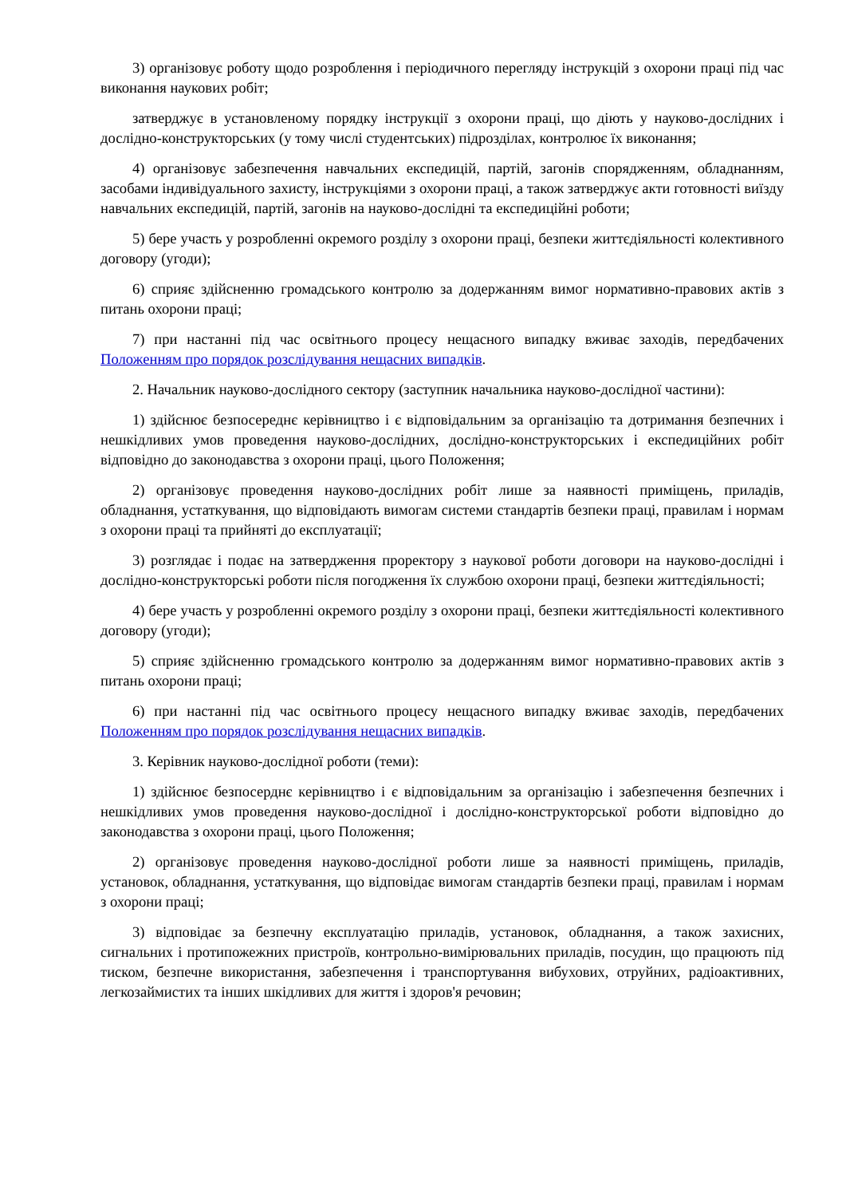3) організовує роботу щодо розроблення і періодичного перегляду інструкцій з охорони праці під час виконання наукових робіт;
затверджує в установленому порядку інструкції з охорони праці, що діють у науково-дослідних і дослідно-конструкторських (у тому числі студентських) підрозділах, контролює їх виконання;
4) організовує забезпечення навчальних експедицій, партій, загонів спорядженням, обладнанням, засобами індивідуального захисту, інструкціями з охорони праці, а також затверджує акти готовності виїзду навчальних експедицій, партій, загонів на науково-дослідні та експедиційні роботи;
5) бере участь у розробленні окремого розділу з охорони праці, безпеки життєдіяльності колективного договору (угоди);
6) сприяє здійсненню громадського контролю за додержанням вимог нормативно-правових актів з питань охорони праці;
7) при настанні під час освітнього процесу нещасного випадку вживає заходів, передбачених Положенням про порядок розслідування нещасних випадків.
2. Начальник науково-дослідного сектору (заступник начальника науково-дослідної частини):
1) здійснює безпосереднє керівництво і є відповідальним за організацію та дотримання безпечних і нешкідливих умов проведення науково-дослідних, дослідно-конструкторських і експедиційних робіт відповідно до законодавства з охорони праці, цього Положення;
2) організовує проведення науково-дослідних робіт лише за наявності приміщень, приладів, обладнання, устаткування, що відповідають вимогам системи стандартів безпеки праці, правилам і нормам з охорони праці та прийняті до експлуатації;
3) розглядає і подає на затвердження проректору з наукової роботи договори на науково-дослідні і дослідно-конструкторські роботи після погодження їх службою охорони праці, безпеки життєдіяльності;
4) бере участь у розробленні окремого розділу з охорони праці, безпеки життєдіяльності колективного договору (угоди);
5) сприяє здійсненню громадського контролю за додержанням вимог нормативно-правових актів з питань охорони праці;
6) при настанні під час освітнього процесу нещасного випадку вживає заходів, передбачених Положенням про порядок розслідування нещасних випадків.
3. Керівник науково-дослідної роботи (теми):
1) здійснює безпосерднє керівництво і є відповідальним за організацію і забезпечення безпечних і нешкідливих умов проведення науково-дослідної і дослідно-конструкторської роботи відповідно до законодавства з охорони праці, цього Положення;
2) організовує проведення науково-дослідної роботи лише за наявності приміщень, приладів, установок, обладнання, устаткування, що відповідає вимогам стандартів безпеки праці, правилам і нормам з охорони праці;
3) відповідає за безпечну експлуатацію приладів, установок, обладнання, а також захисних, сигнальних і протипожежних пристроїв, контрольно-вимірювальних приладів, посудин, що працюють під тиском, безпечне використання, забезпечення і транспортування вибухових, отруйних, радіоактивних, легкозаймистих та інших шкідливих для життя і здоров'я речовин;